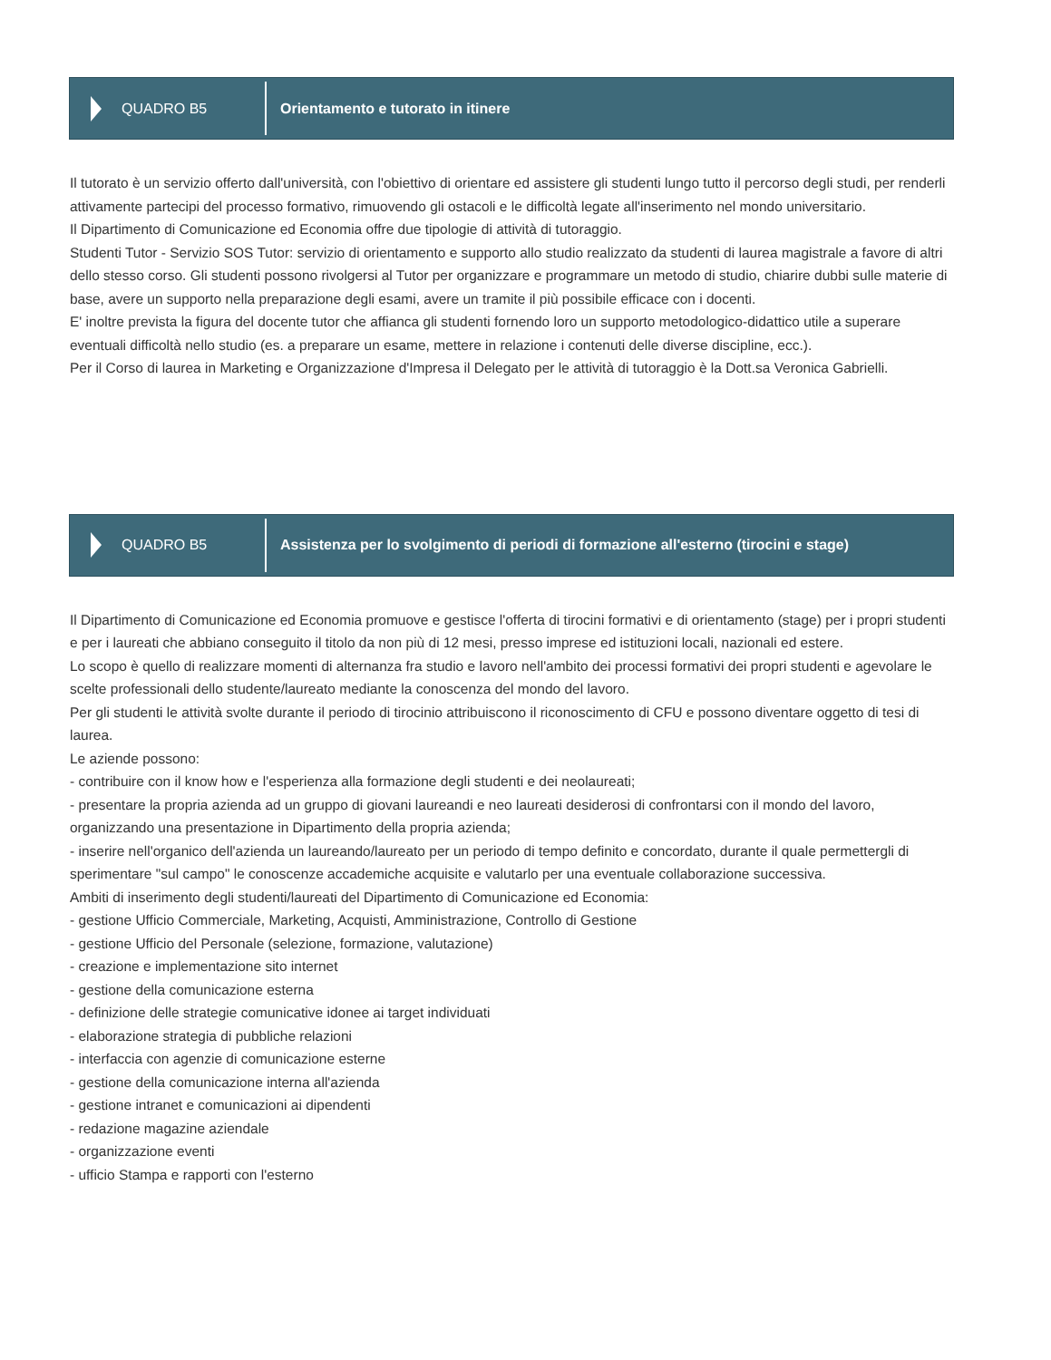QUADRO B5
Orientamento e tutorato in itinere
Il tutorato è un servizio offerto dall'università, con l'obiettivo di orientare ed assistere gli studenti lungo tutto il percorso degli studi, per renderli attivamente partecipi del processo formativo, rimuovendo gli ostacoli e le difficoltà legate all'inserimento nel mondo universitario.
Il Dipartimento di Comunicazione ed Economia offre due tipologie di attività di tutoraggio.
Studenti Tutor - Servizio SOS Tutor: servizio di orientamento e supporto allo studio realizzato da studenti di laurea magistrale a favore di altri dello stesso corso. Gli studenti possono rivolgersi al Tutor per organizzare e programmare un metodo di studio, chiarire dubbi sulle materie di base, avere un supporto nella preparazione degli esami, avere un tramite il più possibile efficace con i docenti.
E' inoltre prevista la figura del docente tutor che affianca gli studenti fornendo loro un supporto metodologico-didattico utile a superare eventuali difficoltà nello studio (es. a preparare un esame, mettere in relazione i contenuti delle diverse discipline, ecc.).
Per il Corso di laurea in Marketing e Organizzazione d'Impresa il Delegato per le attività di tutoraggio è la Dott.sa Veronica Gabrielli.
QUADRO B5
Assistenza per lo svolgimento di periodi di formazione all'esterno (tirocini e stage)
Il Dipartimento di Comunicazione ed Economia promuove e gestisce l'offerta di tirocini formativi e di orientamento (stage) per i propri studenti e per i laureati che abbiano conseguito il titolo da non più di 12 mesi, presso imprese ed istituzioni locali, nazionali ed estere.
Lo scopo è quello di realizzare momenti di alternanza fra studio e lavoro nell'ambito dei processi formativi dei propri studenti e agevolare le scelte professionali dello studente/laureato mediante la conoscenza del mondo del lavoro.
Per gli studenti le attività svolte durante il periodo di tirocinio attribuiscono il riconoscimento di CFU e possono diventare oggetto di tesi di laurea.
Le aziende possono:
- contribuire con il know how e l'esperienza alla formazione degli studenti e dei neolaureati;
- presentare la propria azienda ad un gruppo di giovani laureandi e neo laureati desiderosi di confrontarsi con il mondo del lavoro, organizzando una presentazione in Dipartimento della propria azienda;
- inserire nell'organico dell'azienda un laureando/laureato per un periodo di tempo definito e concordato, durante il quale permettergli di sperimentare "sul campo" le conoscenze accademiche acquisite e valutarlo per una eventuale collaborazione successiva.
Ambiti di inserimento degli studenti/laureati del Dipartimento di Comunicazione ed Economia:
- gestione Ufficio Commerciale, Marketing, Acquisti, Amministrazione, Controllo di Gestione
- gestione Ufficio del Personale (selezione, formazione, valutazione)
- creazione e implementazione sito internet
- gestione della comunicazione esterna
- definizione delle strategie comunicative idonee ai target individuati
- elaborazione strategia di pubbliche relazioni
- interfaccia con agenzie di comunicazione esterne
- gestione della comunicazione interna all'azienda
- gestione intranet e comunicazioni ai dipendenti
- redazione magazine aziendale
- organizzazione eventi
- ufficio Stampa e rapporti con l'esterno